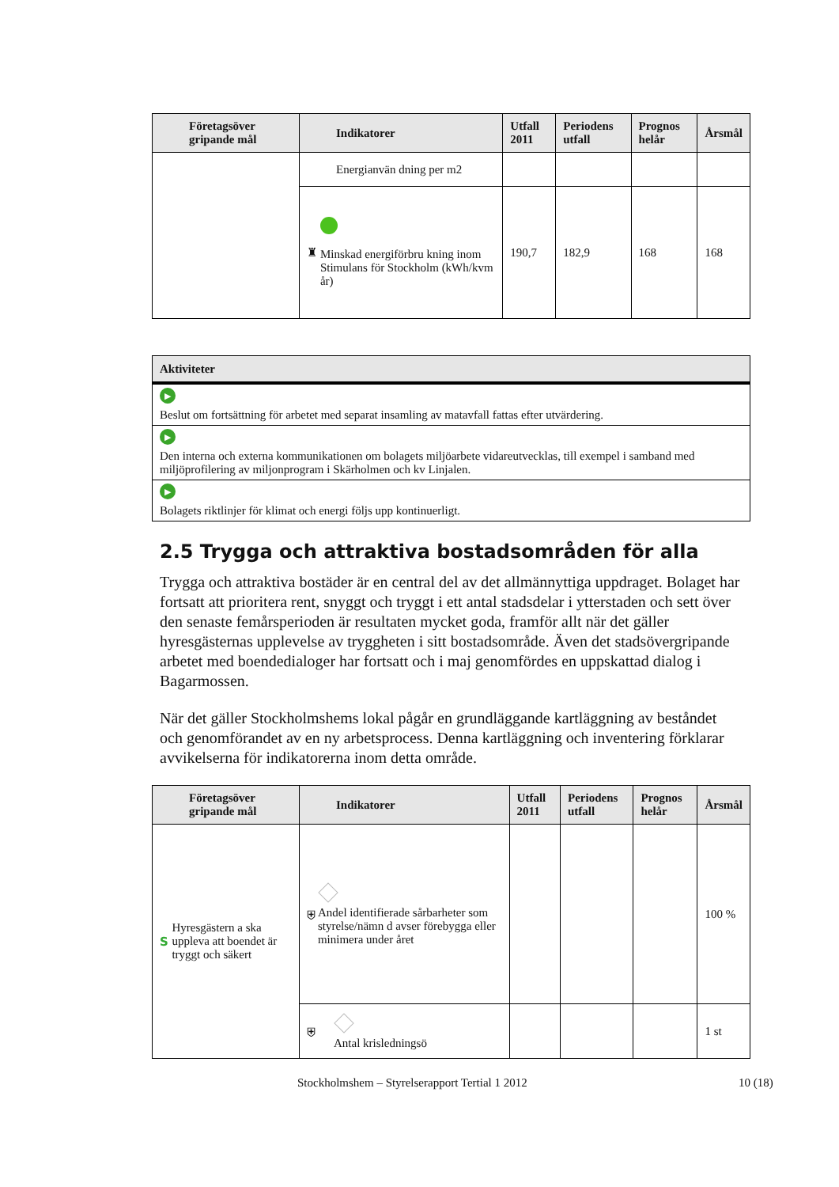| Företagsöver gripande mål | Indikatorer | Utfall 2011 | Periodens utfall | Prognos helår | Årsmål |
| --- | --- | --- | --- | --- | --- |
| | Energianvän dning per m2 | | | | |
| | ♜ Minskad energiförbru kning inom Stimulans för Stockholm (kWh/kvm år) | 190,7 | 182,9 | 168 | 168 |
| Aktiviteter |
| --- |
| ▶ Beslut om fortsättning för arbetet med separat insamling av matavfall fattas efter utvärdering. |
| ▶ Den interna och externa kommunikationen om bolagets miljöarbete vidareutvecklas, till exempel i samband med miljöprofilering av miljonprogram i Skärholmen och kv Linjalen. |
| ▶ Bolagets riktlinjer för klimat och energi följs upp kontinuerligt. |
2.5 Trygga och attraktiva bostadsområden för alla
Trygga och attraktiva bostäder är en central del av det allmännyttiga uppdraget. Bolaget har fortsatt att prioritera rent, snyggt och tryggt i ett antal stadsdelar i ytterstaden och sett över den senaste femårsperioden är resultaten mycket goda, framför allt när det gäller hyresgästernas upplevelse av tryggheten i sitt bostadsområde. Även det stadsövergripande arbetet med boendedialoger har fortsatt och i maj genomfördes en uppskattad dialog i Bagarmossen.
När det gäller Stockholmshems lokal pågår en grundläggande kartläggning av beståndet och genomförandet av en ny arbetsprocess. Denna kartläggning och inventering förklarar avvikelserna för indikatorerna inom detta område.
| Företagsöver gripande mål | Indikatorer | Utfall 2011 | Periodens utfall | Prognos helår | Årsmål |
| --- | --- | --- | --- | --- | --- |
| S Hyresgästern a ska uppleva att boendet är tryggt och säkert | ⛨ Andel identifierade sårbarheter som styrelse/nämn d avser förebygga eller minimera under året | | | | 100 % |
| | ⛨ Antal krisledningsö | | | | 1 st |
Stockholmshem – Styrelserapport Tertial 1 2012
10 (18)